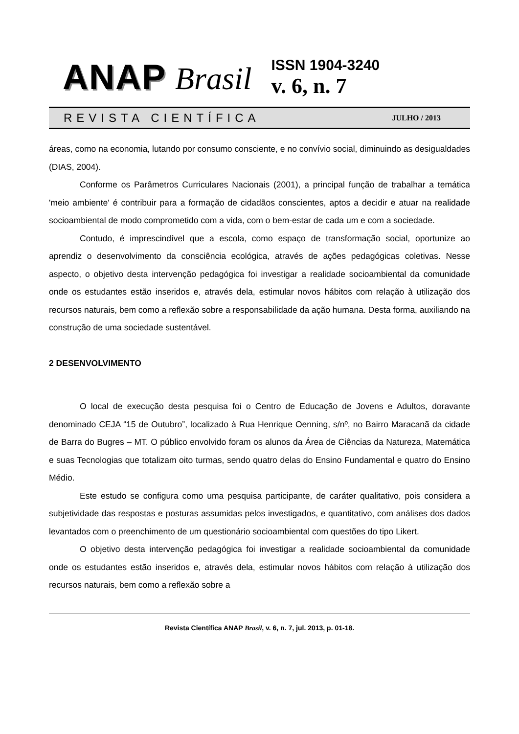ANAP Brasil
ISSN 1904-3240
v. 6, n. 7
REVISTA CIENTÍFICA JULHO / 2013
áreas, como na economia, lutando por consumo consciente, e no convívio social, diminuindo as desigualdades (DIAS, 2004).
Conforme os Parâmetros Curriculares Nacionais (2001), a principal função de trabalhar a temática 'meio ambiente' é contribuir para a formação de cidadãos conscientes, aptos a decidir e atuar na realidade socioambiental de modo comprometido com a vida, com o bem-estar de cada um e com a sociedade.
Contudo, é imprescindível que a escola, como espaço de transformação social, oportunize ao aprendiz o desenvolvimento da consciência ecológica, através de ações pedagógicas coletivas. Nesse aspecto, o objetivo desta intervenção pedagógica foi investigar a realidade socioambiental da comunidade onde os estudantes estão inseridos e, através dela, estimular novos hábitos com relação à utilização dos recursos naturais, bem como a reflexão sobre a responsabilidade da ação humana. Desta forma, auxiliando na construção de uma sociedade sustentável.
2 DESENVOLVIMENTO
O local de execução desta pesquisa foi o Centro de Educação de Jovens e Adultos, doravante denominado CEJA “15 de Outubro”, localizado à Rua Henrique Oenning, s/nº, no Bairro Maracanã da cidade de Barra do Bugres – MT. O público envolvido foram os alunos da Área de Ciências da Natureza, Matemática e suas Tecnologias que totalizam oito turmas, sendo quatro delas do Ensino Fundamental e quatro do Ensino Médio.
Este estudo se configura como uma pesquisa participante, de caráter qualitativo, pois considera a subjetividade das respostas e posturas assumidas pelos investigados, e quantitativo, com análises dos dados levantados com o preenchimento de um questionário socioambiental com questões do tipo Likert.
O objetivo desta intervenção pedagógica foi investigar a realidade socioambiental da comunidade onde os estudantes estão inseridos e, através dela, estimular novos hábitos com relação à utilização dos recursos naturais, bem como a reflexão sobre a
Revista Científica ANAP Brasil, v. 6, n. 7, jul. 2013, p. 01-18.